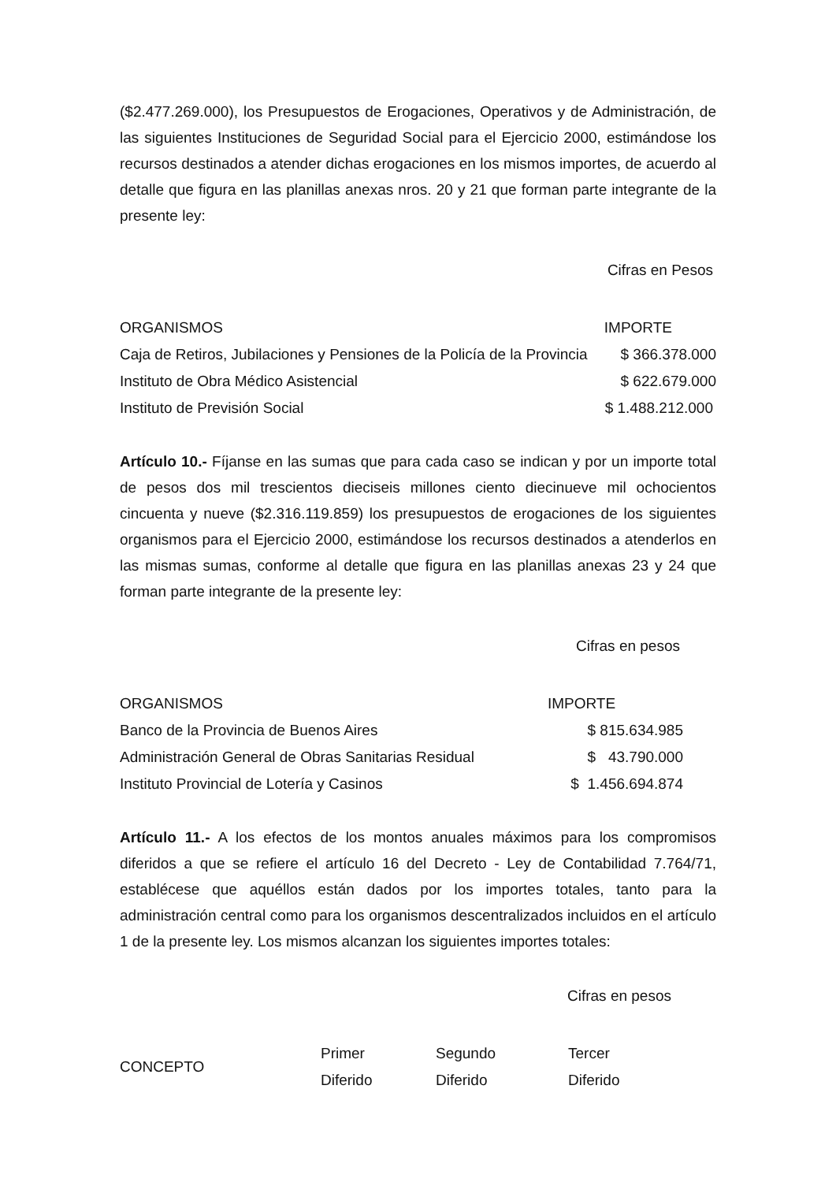($2.477.269.000), los Presupuestos de Erogaciones, Operativos y de Administración, de las siguientes Instituciones de Seguridad Social para el Ejercicio 2000, estimándose los recursos destinados a atender dichas erogaciones en los mismos importes, de acuerdo al detalle que figura en las planillas anexas nros. 20 y 21 que forman parte integrante de la presente ley:
Cifras en Pesos
| ORGANISMOS | IMPORTE |
| Caja de Retiros, Jubilaciones y Pensiones de la Policía de la Provincia | $ 366.378.000 |
| Instituto de Obra Médico Asistencial | $ 622.679.000 |
| Instituto de Previsión Social | $ 1.488.212.000 |
Artículo 10.- Fíjanse en las sumas que para cada caso se indican y por un importe total de pesos dos mil trescientos dieciseis millones ciento diecinueve mil ochocientos cincuenta y nueve ($2.316.119.859) los presupuestos de erogaciones de los siguientes organismos para el Ejercicio 2000, estimándose los recursos destinados a atenderlos en las mismas sumas, conforme al detalle que figura en las planillas anexas 23 y 24 que forman parte integrante de la presente ley:
Cifras en pesos
| ORGANISMOS | IMPORTE |
| Banco de la Provincia de Buenos Aires | $ 815.634.985 |
| Administración General de Obras Sanitarias Residual | $ 43.790.000 |
| Instituto Provincial de Lotería y Casinos | $ 1.456.694.874 |
Artículo 11.- A los efectos de los montos anuales máximos para los compromisos diferidos a que se refiere el artículo 16 del Decreto - Ley de Contabilidad 7.764/71, establécese que aquéllos están dados por los importes totales, tanto para la administración central como para los organismos descentralizados incluidos en el artículo 1 de la presente ley. Los mismos alcanzan los siguientes importes totales:
Cifras en pesos
| CONCEPTO | Primer Diferido | Segundo Diferido | Tercer Diferido |